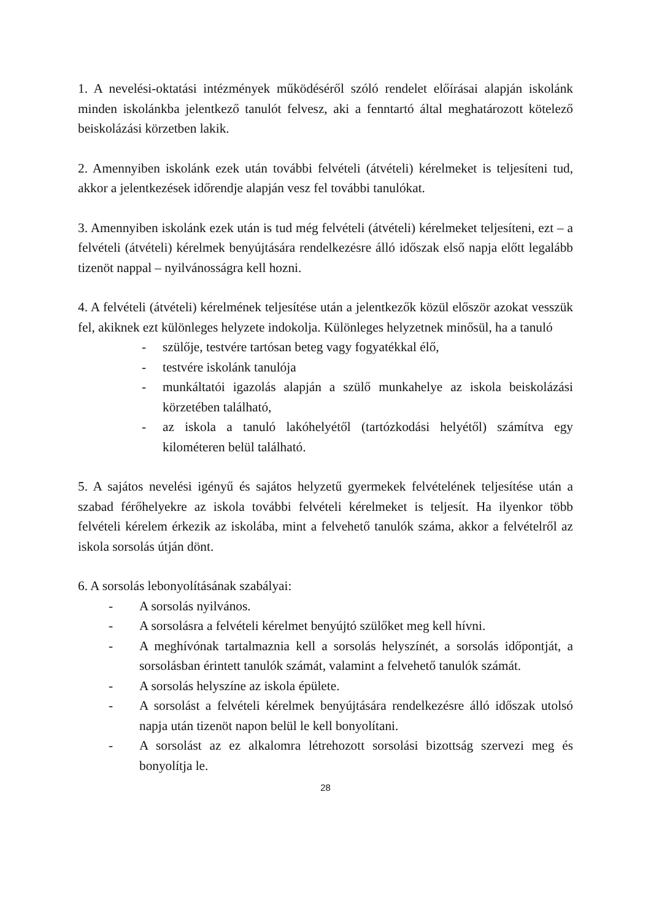1. A nevelési-oktatási intézmények működéséről szóló rendelet előírásai alapján iskolánk minden iskolánkba jelentkező tanulót felvesz, aki a fenntartó által meghatározott kötelező beiskolázási körzetben lakik.
2. Amennyiben iskolánk ezek után további felvételi (átvételi) kérelmeket is teljesíteni tud, akkor a jelentkezések időrendje alapján vesz fel további tanulókat.
3. Amennyiben iskolánk ezek után is tud még felvételi (átvételi) kérelmeket teljesíteni, ezt – a felvételi (átvételi) kérelmek benyújtására rendelkezésre álló időszak első napja előtt legalább tizenöt nappal – nyilvánosságra kell hozni.
4. A felvételi (átvételi) kérelmének teljesítése után a jelentkezők közül először azokat vesszük fel, akiknek ezt különleges helyzete indokolja. Különleges helyzetnek minősül, ha a tanuló
- szülője, testvére tartósan beteg vagy fogyatékkal élő,
- testvére iskolánk tanulója
- munkáltatói igazolás alapján a szülő munkahelye az iskola beiskolázási körzetében található,
- az iskola a tanuló lakóhelyétől (tartózkodási helyétől) számítva egy kilométeren belül található.
5. A sajátos nevelési igényű és sajátos helyzetű gyermekek felvételének teljesítése után a szabad férőhelyekre az iskola további felvételi kérelmeket is teljesít. Ha ilyenkor több felvételi kérelem érkezik az iskolába, mint a felvehető tanulók száma, akkor a felvételről az iskola sorsolás útján dönt.
6. A sorsolás lebonyolításának szabályai:
- A sorsolás nyilvános.
- A sorsolásra a felvételi kérelmet benyújtó szülőket meg kell hívni.
- A meghívónak tartalmaznia kell a sorsolás helyszínét, a sorsolás időpontját, a sorsolásban érintett tanulók számát, valamint a felvehető tanulók számát.
- A sorsolás helyszíne az iskola épülete.
- A sorsolást a felvételi kérelmek benyújtására rendelkezésre álló időszak utolsó napja után tizenöt napon belül le kell bonyolítani.
- A sorsolást az ez alkalomra létrehozott sorsolási bizottság szervezi meg és bonyolítja le.
28